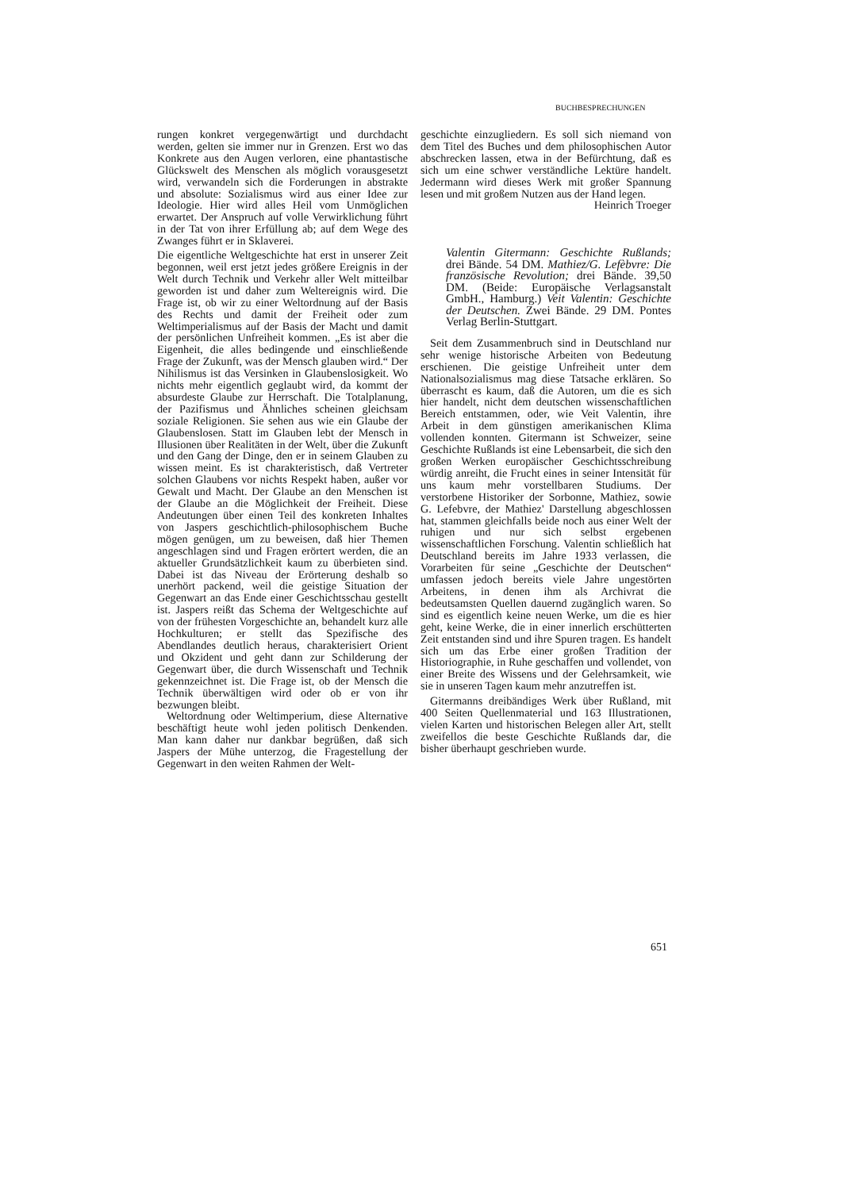BUCHBESPRECHUNGEN
rungen konkret vergegenwärtigt und durchdacht werden, gelten sie immer nur in Grenzen. Erst wo das Konkrete aus den Augen verloren, eine phantastische Glückswelt des Menschen als möglich vorausgesetzt wird, verwandeln sich die Forderungen in abstrakte und absolute: Sozialismus wird aus einer Idee zur Ideologie. Hier wird alles Heil vom Unmöglichen erwartet. Der Anspruch auf volle Verwirklichung führt in der Tat von ihrer Erfüllung ab; auf dem Wege des Zwanges führt er in Sklaverei.
Die eigentliche Weltgeschichte hat erst in unserer Zeit begonnen, weil erst jetzt jedes größere Ereignis in der Welt durch Technik und Verkehr aller Welt mitteilbar geworden ist und daher zum Weltereignis wird. Die Frage ist, ob wir zu einer Weltordnung auf der Basis des Rechts und damit der Freiheit oder zum Weltimperialismus auf der Basis der Macht und damit der persönlichen Unfreiheit kommen. „Es ist aber die Eigenheit, die alles bedingende und einschließende Frage der Zukunft, was der Mensch glauben wird.“ Der Nihilismus ist das Versinken in Glaubenslosigkeit. Wo nichts mehr eigentlich geglaubt wird, da kommt der absurdeste Glaube zur Herrschaft. Die Totalplanung, der Pazifismus und Ähnliches scheinen gleichsam soziale Religionen. Sie sehen aus wie ein Glaube der Glaubenslosen. Statt im Glauben lebt der Mensch in Illusionen über Realitäten in der Welt, über die Zukunft und den Gang der Dinge, den er in seinem Glauben zu wissen meint. Es ist charakteristisch, daß Vertreter solchen Glaubens vor nichts Respekt haben, außer vor Gewalt und Macht. Der Glaube an den Menschen ist der Glaube an die Möglichkeit der Freiheit. Diese Andeutungen über einen Teil des konkreten Inhaltes von Jaspers geschichtlich-philosophischem Buche mögen genügen, um zu beweisen, daß hier Themen angeschlagen sind und Fragen erörtert werden, die an aktueller Grundsätzlichkeit kaum zu überbieten sind. Dabei ist das Niveau der Erörterung deshalb so unerhört packend, weil die geistige Situation der Gegenwart an das Ende einer Geschichtsschau gestellt ist. Jaspers reißt das Schema der Weltgeschichte auf von der frühesten Vorgeschichte an, behandelt kurz alle Hochkulturen; er stellt das Spezifische des Abendlandes deutlich heraus, charakterisiert Orient und Okzident und geht dann zur Schilderung der Gegenwart über, die durch Wissenschaft und Technik gekennzeichnet ist. Die Frage ist, ob der Mensch die Technik überwältigen wird oder ob er von ihr bezwungen bleibt.
Weltordnung oder Weltimperium, diese Alternative beschäftigt heute wohl jeden politisch Denkenden. Man kann daher nur dankbar begrüßen, daß sich Jaspers der Mühe unterzog, die Fragestellung der Gegenwart in den weiten Rahmen der Welt-
geschichte einzugliedern. Es soll sich niemand von dem Titel des Buches und dem philosophischen Autor abschrecken lassen, etwa in der Befürchtung, daß es sich um eine schwer verständliche Lektüre handelt. Jedermann wird dieses Werk mit großer Spannung lesen und mit großem Nutzen aus der Hand legen. Heinrich Troeger
Valentin Gitermann: Geschichte Rußlands; drei Bände. 54 DM. Mathiez/G. Lefèbvre: Die französische Revolution; drei Bände. 39,50 DM. (Beide: Europäische Verlagsanstalt GmbH., Hamburg.) Veit Valentin: Geschichte der Deutschen. Zwei Bände. 29 DM. Pontes Verlag Berlin-Stuttgart.
Seit dem Zusammenbruch sind in Deutschland nur sehr wenige historische Arbeiten von Bedeutung erschienen. Die geistige Unfreiheit unter dem Nationalsozialismus mag diese Tatsache erklären. So überrascht es kaum, daß die Autoren, um die es sich hier handelt, nicht dem deutschen wissenschaftlichen Bereich entstammen, oder, wie Veit Valentin, ihre Arbeit in dem günstigen amerikanischen Klima vollenden konnten. Gitermann ist Schweizer, seine Geschichte Rußlands ist eine Lebensarbeit, die sich den großen Werken europäischer Geschichtsschreibung würdig anreiht, die Frucht eines in seiner Intensität für uns kaum mehr vorstellbaren Studiums. Der verstorbene Historiker der Sorbonne, Mathiez, sowie G. Lefebvre, der Mathiez' Darstellung abgeschlossen hat, stammen gleichfalls beide noch aus einer Welt der ruhigen und nur sich selbst ergebenen wissenschaftlichen Forschung. Valentin schließlich hat Deutschland bereits im Jahre 1933 verlassen, die Vorarbeiten für seine „Geschichte der Deutschen“ umfassen jedoch bereits viele Jahre ungestörten Arbeitens, in denen ihm als Archivrat die bedeutsamsten Quellen dauernd zugänglich waren. So sind es eigentlich keine neuen Werke, um die es hier geht, keine Werke, die in einer innerlich erschütterten Zeit entstanden sind und ihre Spuren tragen. Es handelt sich um das Erbe einer großen Tradition der Historiographie, in Ruhe geschaffen und vollendet, von einer Breite des Wissens und der Gelehrsamkeit, wie sie in unseren Tagen kaum mehr anzutreffen ist.
Gitermanns dreibändiges Werk über Rußland, mit 400 Seiten Quellenmaterial und 163 Illustrationen, vielen Karten und historischen Belegen aller Art, stellt zweifellos die beste Geschichte Rußlands dar, die bisher überhaupt geschrieben wurde.
651